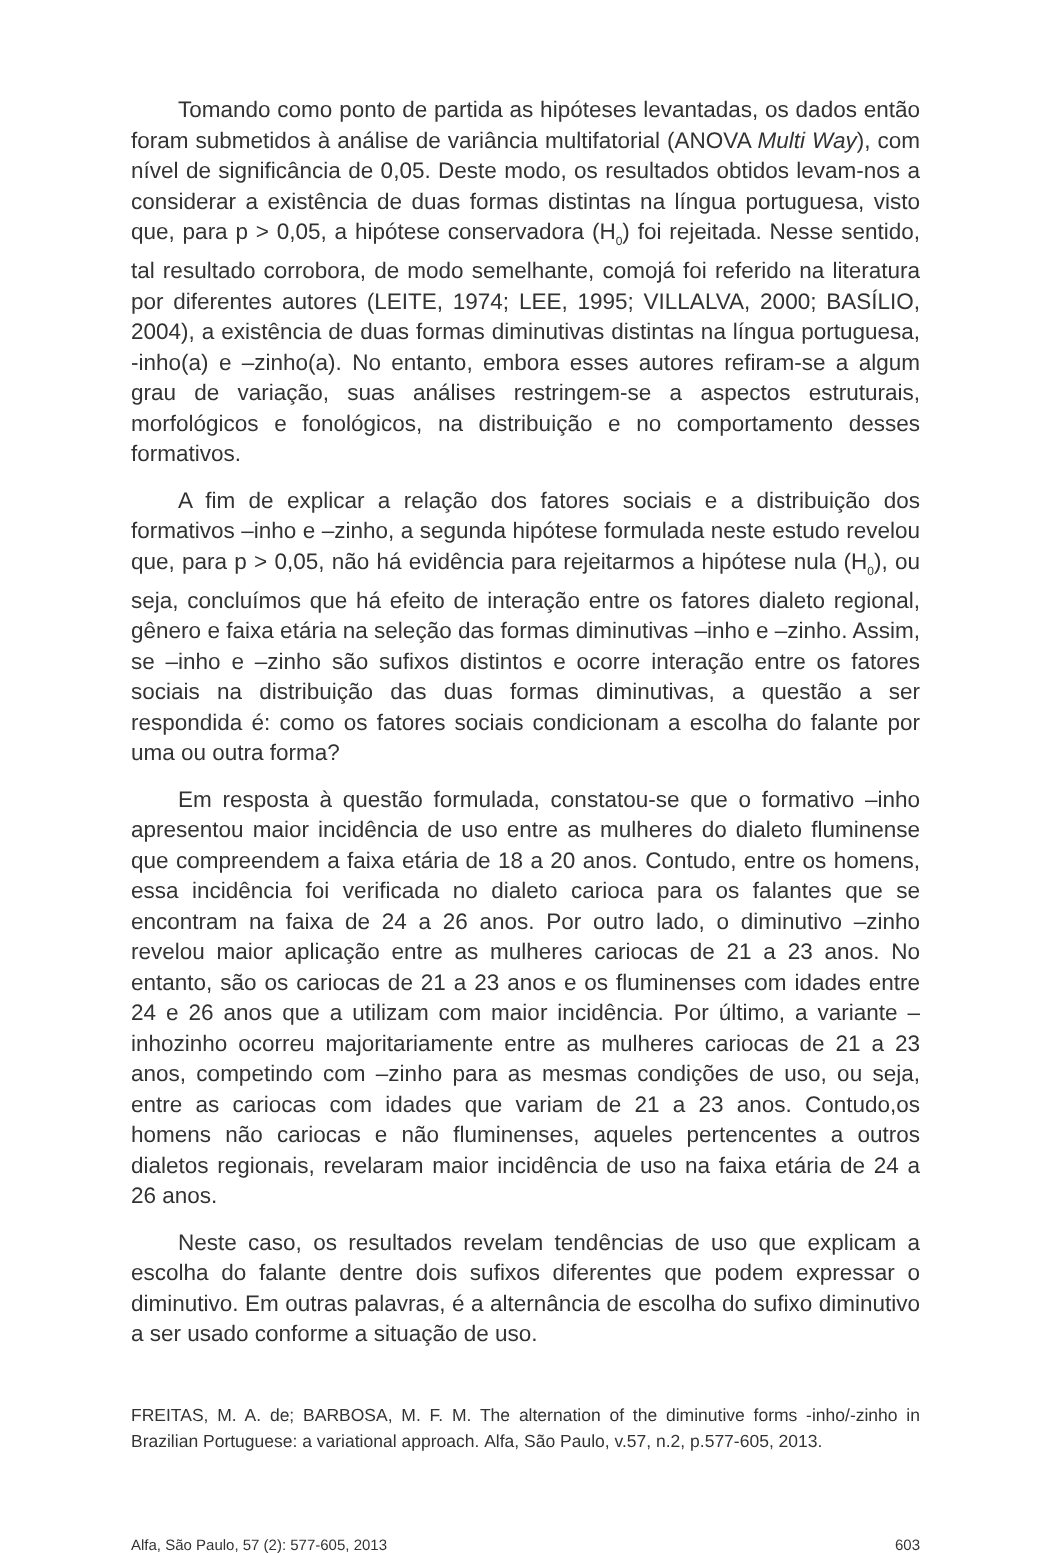Tomando como ponto de partida as hipóteses levantadas, os dados então foram submetidos à análise de variância multifatorial (ANOVA Multi Way), com nível de significância de 0,05. Deste modo, os resultados obtidos levam-nos a considerar a existência de duas formas distintas na língua portuguesa, visto que, para p > 0,05, a hipótese conservadora (H<sub>0</sub>) foi rejeitada. Nesse sentido, tal resultado corrobora, de modo semelhante, comojá foi referido na literatura por diferentes autores (LEITE, 1974; LEE, 1995; VILLALVA, 2000; BASÍLIO, 2004), a existência de duas formas diminutivas distintas na língua portuguesa, -inho(a) e –zinho(a). No entanto, embora esses autores refiram-se a algum grau de variação, suas análises restringem-se a aspectos estruturais, morfológicos e fonológicos, na distribuição e no comportamento desses formativos.
A fim de explicar a relação dos fatores sociais e a distribuição dos formativos –inho e –zinho, a segunda hipótese formulada neste estudo revelou que, para p > 0,05, não há evidência para rejeitarmos a hipótese nula (H<sub>0</sub>), ou seja, concluímos que há efeito de interação entre os fatores dialeto regional, gênero e faixa etária na seleção das formas diminutivas –inho e –zinho. Assim, se –inho e –zinho são sufixos distintos e ocorre interação entre os fatores sociais na distribuição das duas formas diminutivas, a questão a ser respondida é: como os fatores sociais condicionam a escolha do falante por uma ou outra forma?
Em resposta à questão formulada, constatou-se que o formativo –inho apresentou maior incidência de uso entre as mulheres do dialeto fluminense que compreendem a faixa etária de 18 a 20 anos. Contudo, entre os homens, essa incidência foi verificada no dialeto carioca para os falantes que se encontram na faixa de 24 a 26 anos. Por outro lado, o diminutivo –zinho revelou maior aplicação entre as mulheres cariocas de 21 a 23 anos. No entanto, são os cariocas de 21 a 23 anos e os fluminenses com idades entre 24 e 26 anos que a utilizam com maior incidência. Por último, a variante –inhozinho ocorreu majoritariamente entre as mulheres cariocas de 21 a 23 anos, competindo com –zinho para as mesmas condições de uso, ou seja, entre as cariocas com idades que variam de 21 a 23 anos. Contudo,os homens não cariocas e não fluminenses, aqueles pertencentes a outros dialetos regionais, revelaram maior incidência de uso na faixa etária de 24 a 26 anos.
Neste caso, os resultados revelam tendências de uso que explicam a escolha do falante dentre dois sufixos diferentes que podem expressar o diminutivo. Em outras palavras, é a alternância de escolha do sufixo diminutivo a ser usado conforme a situação de uso.
FREITAS, M. A. de; BARBOSA, M. F. M. The alternation of the diminutive forms -inho/-zinho in Brazilian Portuguese: a variational approach. Alfa, São Paulo, v.57, n.2, p.577-605, 2013.
Alfa, São Paulo, 57 (2): 577-605, 2013 603